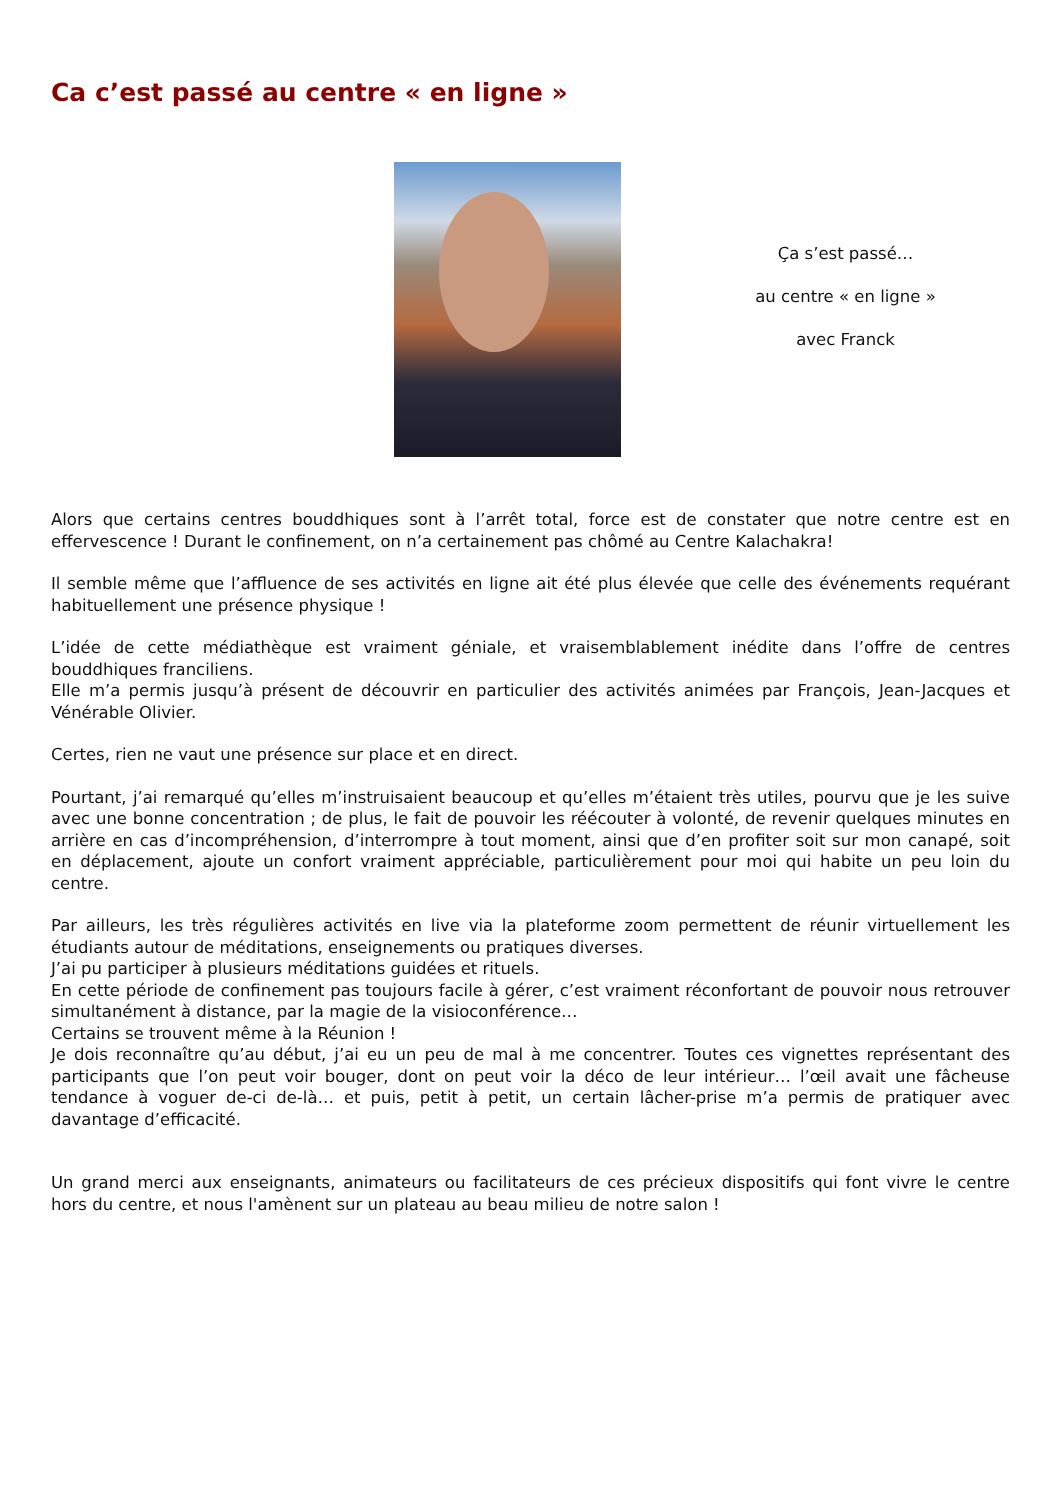Ca c’est passé au centre « en ligne »
Ça s’est passé…
au centre « en ligne »
avec Franck
Alors que certains centres bouddhiques sont à l’arrêt total, force est de constater que notre centre est en effervescence ! Durant le confinement, on n’a certainement pas chômé au Centre Kalachakra!
Il semble même que l’affluence de ses activités en ligne ait été plus élevée que celle des événements requérant habituellement une présence physique !
L’idée de cette médiathèque est vraiment géniale, et vraisemblablement inédite dans l’offre de centres bouddhiques franciliens.
Elle m’a permis jusqu’à présent de découvrir en particulier des activités animées par François, Jean-Jacques et Vénérable Olivier.
Certes, rien ne vaut une présence sur place et en direct.
Pourtant, j’ai remarqué qu’elles m’instruisaient beaucoup et qu’elles m’étaient très utiles, pourvu que je les suive avec une bonne concentration ; de plus, le fait de pouvoir les réécouter à volonté, de revenir quelques minutes en arrière en cas d’incompréhension, d’interrompre à tout moment, ainsi que d’en profiter soit sur mon canapé, soit en déplacement, ajoute un confort vraiment appréciable, particulièrement pour moi qui habite un peu loin du centre.
Par ailleurs, les très régulières activités en live via la plateforme zoom permettent de réunir virtuellement les étudiants autour de méditations, enseignements ou pratiques diverses.
J’ai pu participer à plusieurs méditations guidées et rituels.
En cette période de confinement pas toujours facile à gérer, c’est vraiment réconfortant de pouvoir nous retrouver simultanément à distance, par la magie de la visioconférence…
Certains se trouvent même à la Réunion !
Je dois reconnaître qu’au début, j’ai eu un peu de mal à me concentrer. Toutes ces vignettes représentant des participants que l’on peut voir bouger, dont on peut voir la déco de leur intérieur… l’œil avait une fâcheuse tendance à voguer de-ci de-là… et puis, petit à petit, un certain lâcher-prise m’a permis de pratiquer avec davantage d’efficacité.
Un grand merci aux enseignants, animateurs ou facilitateurs de ces précieux dispositifs qui font vivre le centre hors du centre, et nous l'amènent sur un plateau au beau milieu de notre salon !